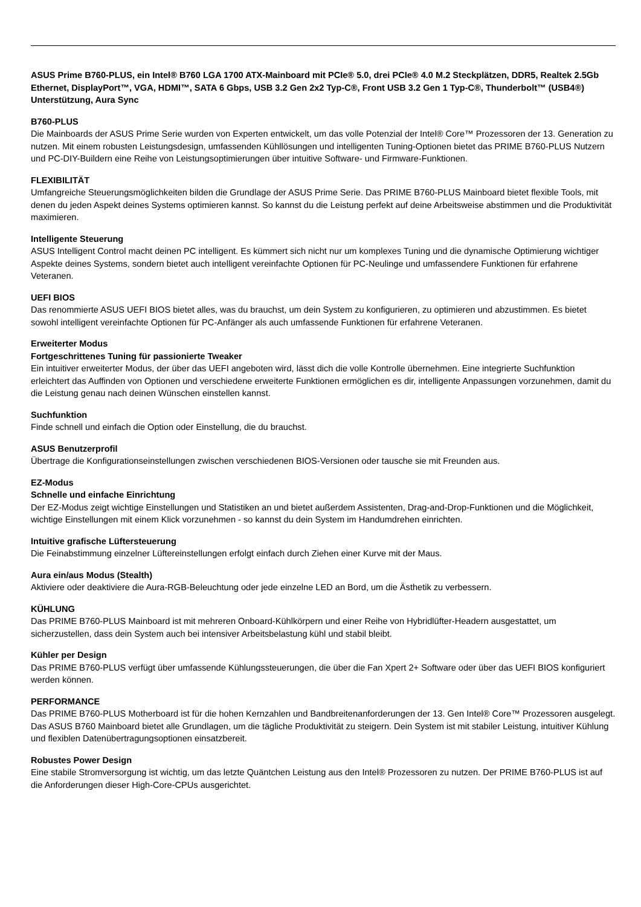ASUS Prime B760-PLUS, ein Intel® B760 LGA 1700 ATX-Mainboard mit PCIe® 5.0, drei PCIe® 4.0 M.2 Steckplätzen, DDR5, Realtek 2.5Gb Ethernet, DisplayPort™, VGA, HDMI™, SATA 6 Gbps, USB 3.2 Gen 2x2 Typ-C®, Front USB 3.2 Gen 1 Typ-C®, Thunderbolt™ (USB4®) Unterstützung, Aura Sync
B760-PLUS
Die Mainboards der ASUS Prime Serie wurden von Experten entwickelt, um das volle Potenzial der Intel® Core™ Prozessoren der 13. Generation zu nutzen. Mit einem robusten Leistungsdesign, umfassenden Kühllösungen und intelligenten Tuning-Optionen bietet das PRIME B760-PLUS Nutzern und PC-DIY-Buildern eine Reihe von Leistungsoptimierungen über intuitive Software- und Firmware-Funktionen.
FLEXIBILITÄT
Umfangreiche Steuerungsmöglichkeiten bilden die Grundlage der ASUS Prime Serie. Das PRIME B760-PLUS Mainboard bietet flexible Tools, mit denen du jeden Aspekt deines Systems optimieren kannst. So kannst du die Leistung perfekt auf deine Arbeitsweise abstimmen und die Produktivität maximieren.
Intelligente Steuerung
ASUS Intelligent Control macht deinen PC intelligent. Es kümmert sich nicht nur um komplexes Tuning und die dynamische Optimierung wichtiger Aspekte deines Systems, sondern bietet auch intelligent vereinfachte Optionen für PC-Neulinge und umfassendere Funktionen für erfahrene Veteranen.
UEFI BIOS
Das renommierte ASUS UEFI BIOS bietet alles, was du brauchst, um dein System zu konfigurieren, zu optimieren und abzustimmen. Es bietet sowohl intelligent vereinfachte Optionen für PC-Anfänger als auch umfassende Funktionen für erfahrene Veteranen.
Erweiterter Modus
Fortgeschrittenes Tuning für passionierte Tweaker
Ein intuitiver erweiterter Modus, der über das UEFI angeboten wird, lässt dich die volle Kontrolle übernehmen. Eine integrierte Suchfunktion erleichtert das Auffinden von Optionen und verschiedene erweiterte Funktionen ermöglichen es dir, intelligente Anpassungen vorzunehmen, damit du die Leistung genau nach deinen Wünschen einstellen kannst.
Suchfunktion
Finde schnell und einfach die Option oder Einstellung, die du brauchst.
ASUS Benutzerprofil
Übertrage die Konfigurationseinstellungen zwischen verschiedenen BIOS-Versionen oder tausche sie mit Freunden aus.
EZ-Modus
Schnelle und einfache Einrichtung
Der EZ-Modus zeigt wichtige Einstellungen und Statistiken an und bietet außerdem Assistenten, Drag-and-Drop-Funktionen und die Möglichkeit, wichtige Einstellungen mit einem Klick vorzunehmen - so kannst du dein System im Handumdrehen einrichten.
Intuitive grafische Lüftersteuerung
Die Feinabstimmung einzelner Lüftereinstellungen erfolgt einfach durch Ziehen einer Kurve mit der Maus.
Aura ein/aus Modus (Stealth)
Aktiviere oder deaktiviere die Aura-RGB-Beleuchtung oder jede einzelne LED an Bord, um die Ästhetik zu verbessern.
KÜHLUNG
Das PRIME B760-PLUS Mainboard ist mit mehreren Onboard-Kühlkörpern und einer Reihe von Hybridlüfter-Headern ausgestattet, um sicherzustellen, dass dein System auch bei intensiver Arbeitsbelastung kühl und stabil bleibt.
Kühler per Design
Das PRIME B760-PLUS verfügt über umfassende Kühlungssteuerungen, die über die Fan Xpert 2+ Software oder über das UEFI BIOS konfiguriert werden können.
PERFORMANCE
Das PRIME B760-PLUS Motherboard ist für die hohen Kernzahlen und Bandbreitenanforderungen der 13. Gen Intel® Core™ Prozessoren ausgelegt. Das ASUS B760 Mainboard bietet alle Grundlagen, um die tägliche Produktivität zu steigern. Dein System ist mit stabiler Leistung, intuitiver Kühlung und flexiblen Datenübertragungsoptionen einsatzbereit.
Robustes Power Design
Eine stabile Stromversorgung ist wichtig, um das letzte Quäntchen Leistung aus den Intel® Prozessoren zu nutzen. Der PRIME B760-PLUS ist auf die Anforderungen dieser High-Core-CPUs ausgerichtet.